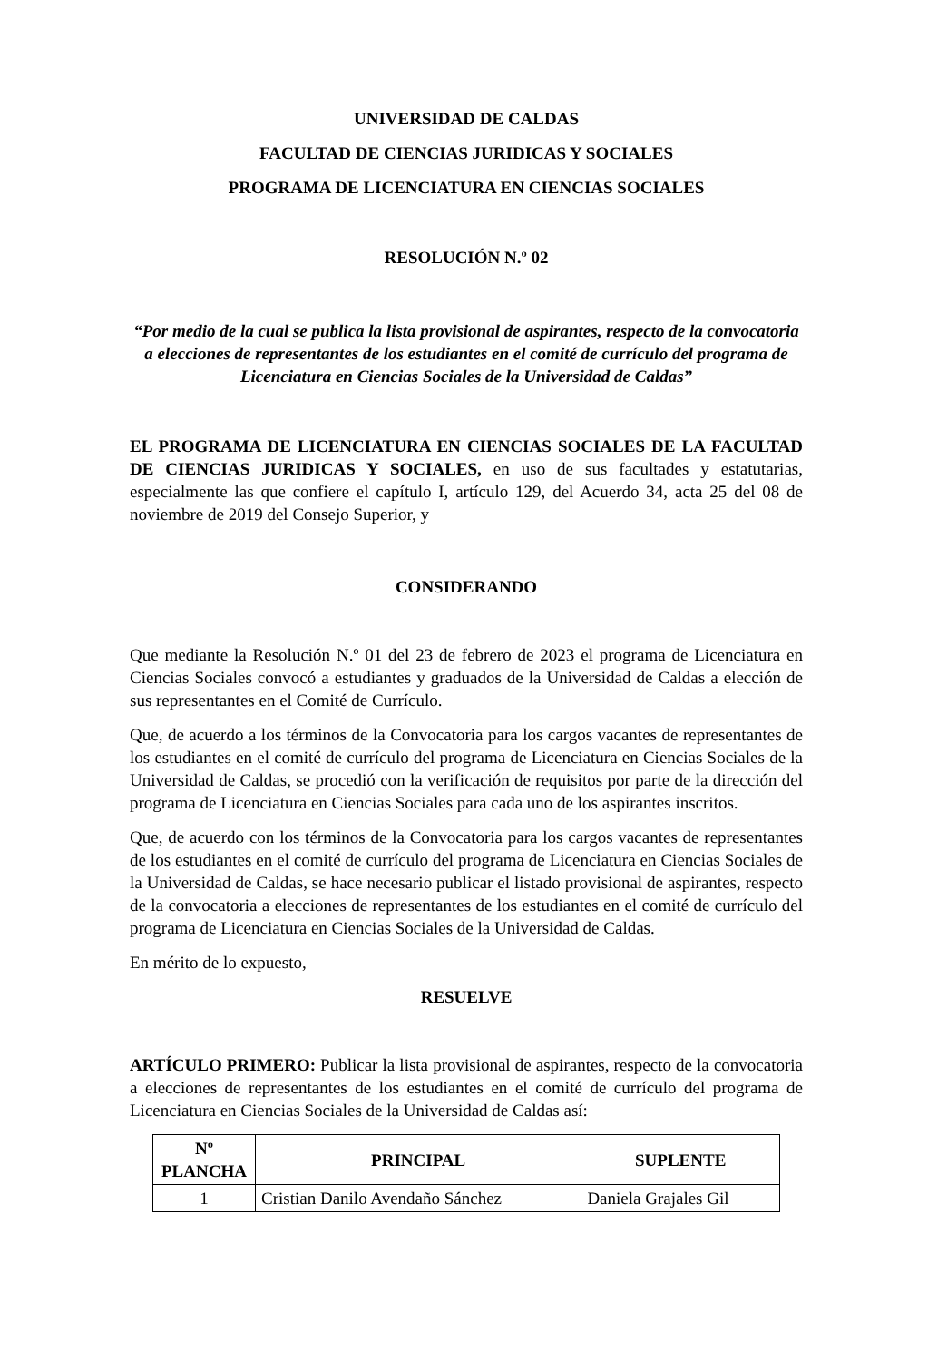UNIVERSIDAD DE CALDAS
FACULTAD DE CIENCIAS JURIDICAS Y SOCIALES
PROGRAMA DE LICENCIATURA EN CIENCIAS SOCIALES
RESOLUCIÓN N.º 02
“Por medio de la cual se publica la lista provisional de aspirantes, respecto de la convocatoria a elecciones de representantes de los estudiantes en el comité de currículo del programa de Licenciatura en Ciencias Sociales de la Universidad de Caldas”
EL PROGRAMA DE LICENCIATURA EN CIENCIAS SOCIALES DE LA FACULTAD DE CIENCIAS JURIDICAS Y SOCIALES, en uso de sus facultades y estatutarias, especialmente las que confiere el capítulo I, artículo 129, del Acuerdo 34, acta 25 del 08 de noviembre de 2019 del Consejo Superior, y
CONSIDERANDO
Que mediante la Resolución N.º 01 del 23 de febrero de 2023 el programa de Licenciatura en Ciencias Sociales convocó a estudiantes y graduados de la Universidad de Caldas a elección de sus representantes en el Comité de Currículo.
Que, de acuerdo a los términos de la Convocatoria para los cargos vacantes de representantes de los estudiantes en el comité de currículo del programa de Licenciatura en Ciencias Sociales de la Universidad de Caldas, se procedió con la verificación de requisitos por parte de la dirección del programa de Licenciatura en Ciencias Sociales para cada uno de los aspirantes inscritos.
Que, de acuerdo con los términos de la Convocatoria para los cargos vacantes de representantes de los estudiantes en el comité de currículo del programa de Licenciatura en Ciencias Sociales de la Universidad de Caldas, se hace necesario publicar el listado provisional de aspirantes, respecto de la convocatoria a elecciones de representantes de los estudiantes en el comité de currículo del programa de Licenciatura en Ciencias Sociales de la Universidad de Caldas.
En mérito de lo expuesto,
RESUELVE
ARTÍCULO PRIMERO: Publicar la lista provisional de aspirantes, respecto de la convocatoria a elecciones de representantes de los estudiantes en el comité de currículo del programa de Licenciatura en Ciencias Sociales de la Universidad de Caldas así:
| Nº PLANCHA | PRINCIPAL | SUPLENTE |
| --- | --- | --- |
| 1 | Cristian Danilo Avendaño Sánchez | Daniela Grajales Gil |